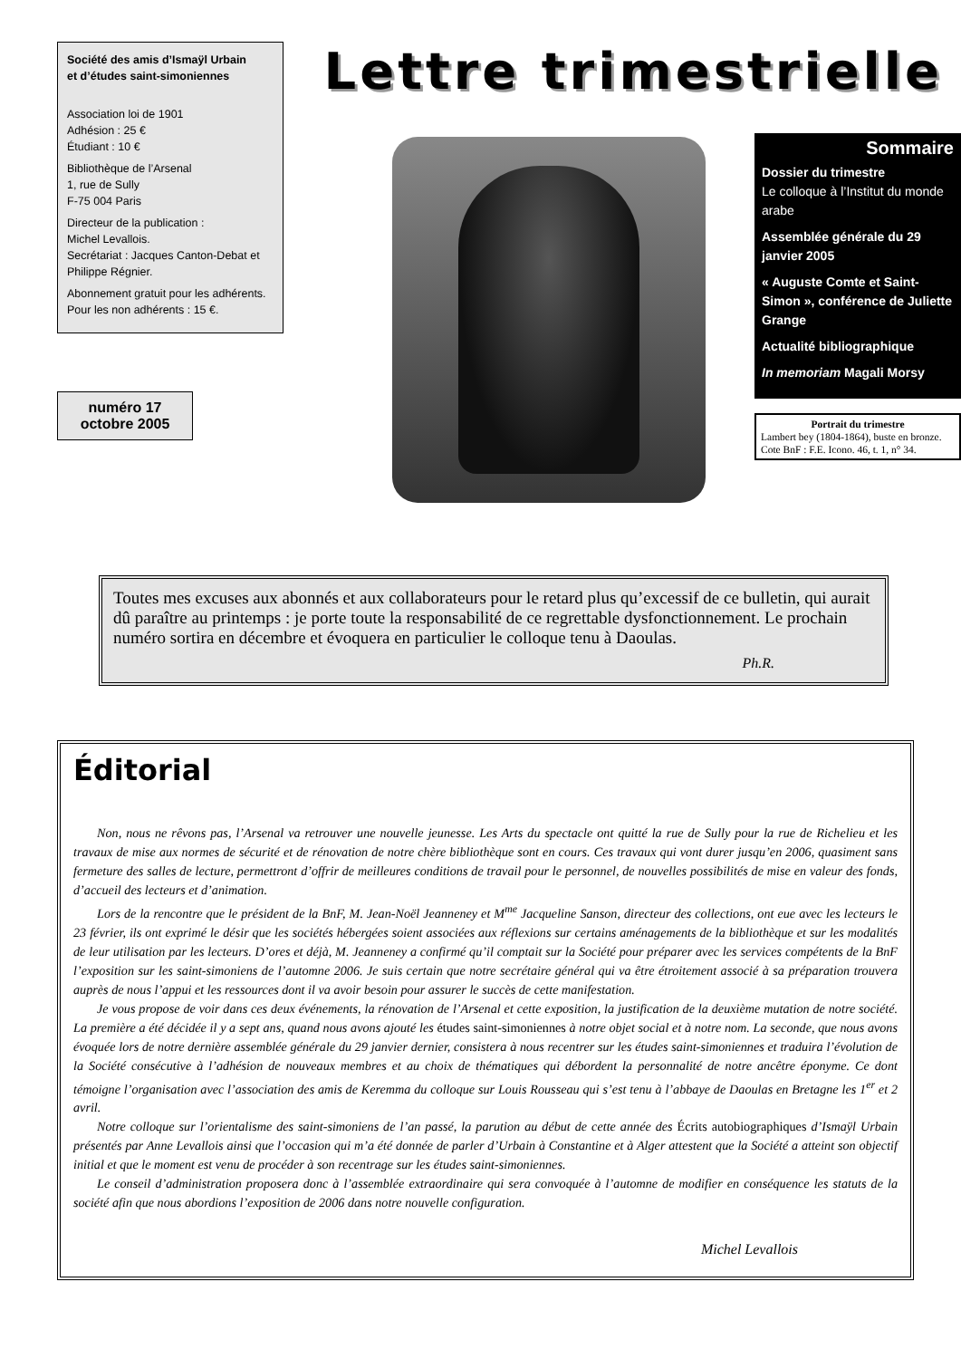Société des amis d’Ismaÿl Urbain
et d’études saint-simoniennes
Association loi de 1901
Adhésion : 25 €
Étudiant : 10 €
Bibliothèque de l’Arsenal
1, rue de Sully
F-75 004 Paris
Directeur de la publication :
Michel Levallois.
Secrétariat : Jacques Canton-Debat et Philippe Régnier.
Abonnement gratuit pour les adhérents.
Pour les non adhérents : 15 €.
numéro 17
octobre 2005
Lettre trimestrielle
Sommaire
Dossier du trimestre
Le colloque à l’Institut du monde arabe
Assemblée générale du 29 janvier 2005
« Auguste Comte et Saint-Simon », confé­rence de Juliette Grange
Actualité bibliographique
In memoriam Magali Morsy
Portrait du trimestre
Lambert bey (1804-1864), buste en bronze.
Cote BnF : F.E. Icono. 46, t. 1, n° 34.
Toutes mes excuses aux abonnés et aux collaborateurs pour le retard plus qu’excessif de ce bulletin, qui aurait dû paraître au printemps : je porte toute la responsabilité de ce regret­table dysfonctionnement. Le prochain numéro sortira en décembre et évoquera en parti­culier le colloque tenu à Daoulas.
Ph.R.
Éditorial
Non, nous ne rêvons pas, l’Arsenal va retrouver une nouvelle jeunesse. Les Arts du spectacle ont quitté la rue de Sully pour la rue de Richelieu et les travaux de mise aux normes de sécurité et de rénovation de notre chère bibliothèque sont en cours. Ces travaux qui vont durer jusqu’en 2006, quasiment sans fermeture des salles de lecture, permettront d’offrir de meilleures conditions de travail pour le personnel, de nouvelles possibilités de mise en valeur des fonds, d’accueil des lecteurs et d’animation.
Lors de la rencontre que le président de la BnF, M. Jean-Noël Jeanneney et M<sup>me</sup> Jacqueline Sanson, directeur des collections, ont eue avec les lecteurs le 23 février, ils ont exprimé le désir que les sociétés hébergées soient associées aux réflexions sur certains aména­gements de la bibliothèque et sur les modalités de leur utilisation par les lecteurs. D’ores et déjà, M. Jeanneney a confirmé qu’il comp­tait sur la Société pour préparer avec les services compétents de la BnF l’exposition sur les saint-simoniens de l’automne 2006. Je suis certain que notre secrétaire général qui va être étroitement associé à sa préparation trouvera auprès de nous l’appui et les ressources dont il va avoir besoin pour assurer le succès de cette manifestation.
Je vous propose de voir dans ces deux événements, la rénovation de l’Arsenal et cette exposition, la justification de la deuxième mutation de notre société. La première a été décidée il y a sept ans, quand nous avons ajouté les études saint-simoniennes à notre objet social et à notre nom. La seconde, que nous avons évoquée lors de notre dernière assemblée générale du 29 janvier dernier, consis­tera à nous recentrer sur les études saint-simoniennes et traduira l’évolution de la Société consécutive à l’adhésion de nouveaux membres et au choix de thématiques qui débordent la personnalité de notre ancêtre éponyme. Ce dont témoigne l’organisation avec l’associa­tion des amis de Keremma du colloque sur Louis Rousseau qui s’est tenu à l’abbaye de Daoulas en Bretagne les 1<sup>er</sup> et 2 avril.
Notre colloque sur l’orientalisme des saint-simoniens de l’an passé, la parution au début de cette année des Écrits autobiogra­phiques d’Ismaÿl Urbain présentés par Anne Levallois ainsi que l’occasion qui m’a été donnée de parler d’Urbain à Constantine et à Alger attestent que la Société a atteint son objectif initial et que le moment est venu de procéder à son recentrage sur les études saint-simoniennes.
Le conseil d’administration proposera donc à l’assemblée extraordinaire qui sera convoquée à l’automne de modifier en conséquence les statuts de la société afin que nous abordions l’exposition de 2006 dans notre nouvelle configuration.
Michel Levallois